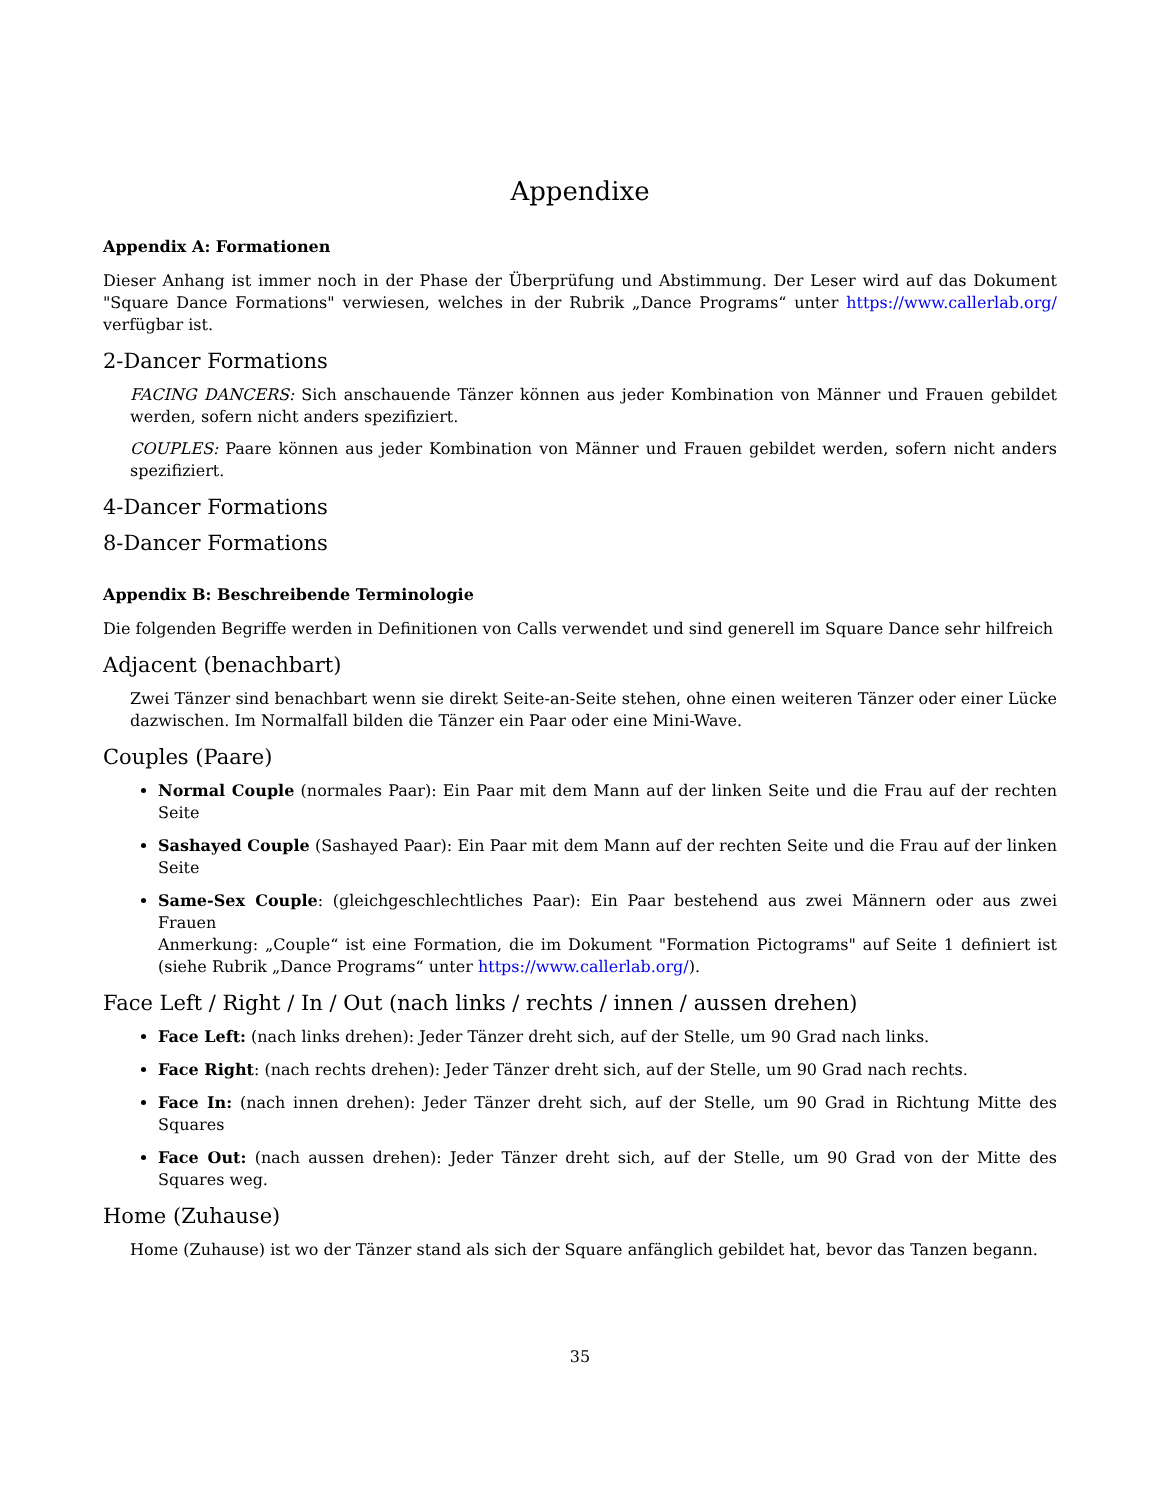Appendixe
Appendix A: Formationen
Dieser Anhang ist immer noch in der Phase der Überprüfung und Abstimmung. Der Leser wird auf das Dokument "Square Dance Formations" verwiesen, welches in der Rubrik „Dance Programs“ unter https://www.callerlab.org/ verfügbar ist.
2-Dancer Formations
FACING DANCERS: Sich anschauende Tänzer können aus jeder Kombination von Männer und Frauen gebildet werden, sofern nicht anders spezifiziert.
COUPLES: Paare können aus jeder Kombination von Männer und Frauen gebildet werden, sofern nicht anders spezifiziert.
4-Dancer Formations
8-Dancer Formations
Appendix B: Beschreibende Terminologie
Die folgenden Begriffe werden in Definitionen von Calls verwendet und sind generell im Square Dance sehr hilfreich
Adjacent (benachbart)
Zwei Tänzer sind benachbart wenn sie direkt Seite-an-Seite stehen, ohne einen weiteren Tänzer oder einer Lücke dazwischen. Im Normalfall bilden die Tänzer ein Paar oder eine Mini-Wave.
Couples (Paare)
Normal Couple (normales Paar): Ein Paar mit dem Mann auf der linken Seite und die Frau auf der rechten Seite
Sashayed Couple (Sashayed Paar): Ein Paar mit dem Mann auf der rechten Seite und die Frau auf der linken Seite
Same-Sex Couple: (gleichgeschlechtliches Paar): Ein Paar bestehend aus zwei Männern oder aus zwei Frauen
Anmerkung: „Couple“ ist eine Formation, die im Dokument "Formation Pictograms" auf Seite 1 definiert ist (siehe Rubrik „Dance Programs“ unter https://www.callerlab.org/).
Face Left / Right / In / Out (nach links / rechts / innen / aussen drehen)
Face Left: (nach links drehen): Jeder Tänzer dreht sich, auf der Stelle, um 90 Grad nach links.
Face Right: (nach rechts drehen): Jeder Tänzer dreht sich, auf der Stelle, um 90 Grad nach rechts.
Face In: (nach innen drehen): Jeder Tänzer dreht sich, auf der Stelle, um 90 Grad in Richtung Mitte des Squares
Face Out: (nach aussen drehen): Jeder Tänzer dreht sich, auf der Stelle, um 90 Grad von der Mitte des Squares weg.
Home (Zuhause)
Home (Zuhause) ist wo der Tänzer stand als sich der Square anfänglich gebildet hat, bevor das Tanzen begann.
35